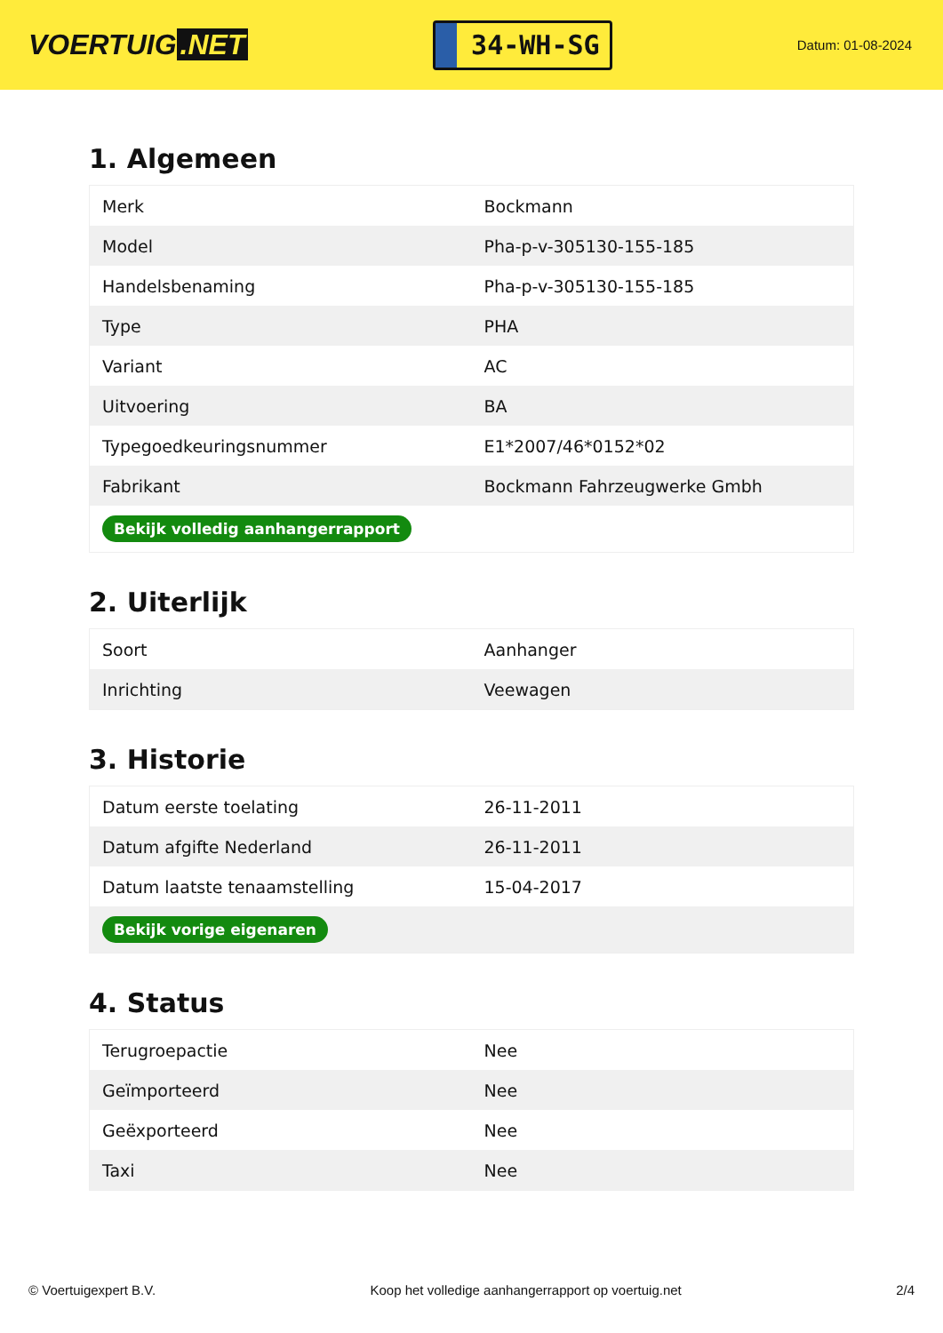VOERTUIG.NET
34-WH-SG
Datum: 01-08-2024
1. Algemeen
| Merk | Bockmann |
| Model | Pha-p-v-305130-155-185 |
| Handelsbenaming | Pha-p-v-305130-155-185 |
| Type | PHA |
| Variant | AC |
| Uitvoering | BA |
| Typegoedkeuringsnummer | E1*2007/46*0152*02 |
| Fabrikant | Bockmann Fahrzeugwerke Gmbh |
| Bekijk volledig aanhangerrapport | |
2. Uiterlijk
| Soort | Aanhanger |
| Inrichting | Veewagen |
3. Historie
| Datum eerste toelating | 26-11-2011 |
| Datum afgifte Nederland | 26-11-2011 |
| Datum laatste tenaamstelling | 15-04-2017 |
| Bekijk vorige eigenaren | |
4. Status
| Terugroepactie | Nee |
| Geïmporteerd | Nee |
| Geëxporteerd | Nee |
| Taxi | Nee |
© Voertuigexpert B.V. Koop het volledige aanhangerrapport op voertuig.net 2/4